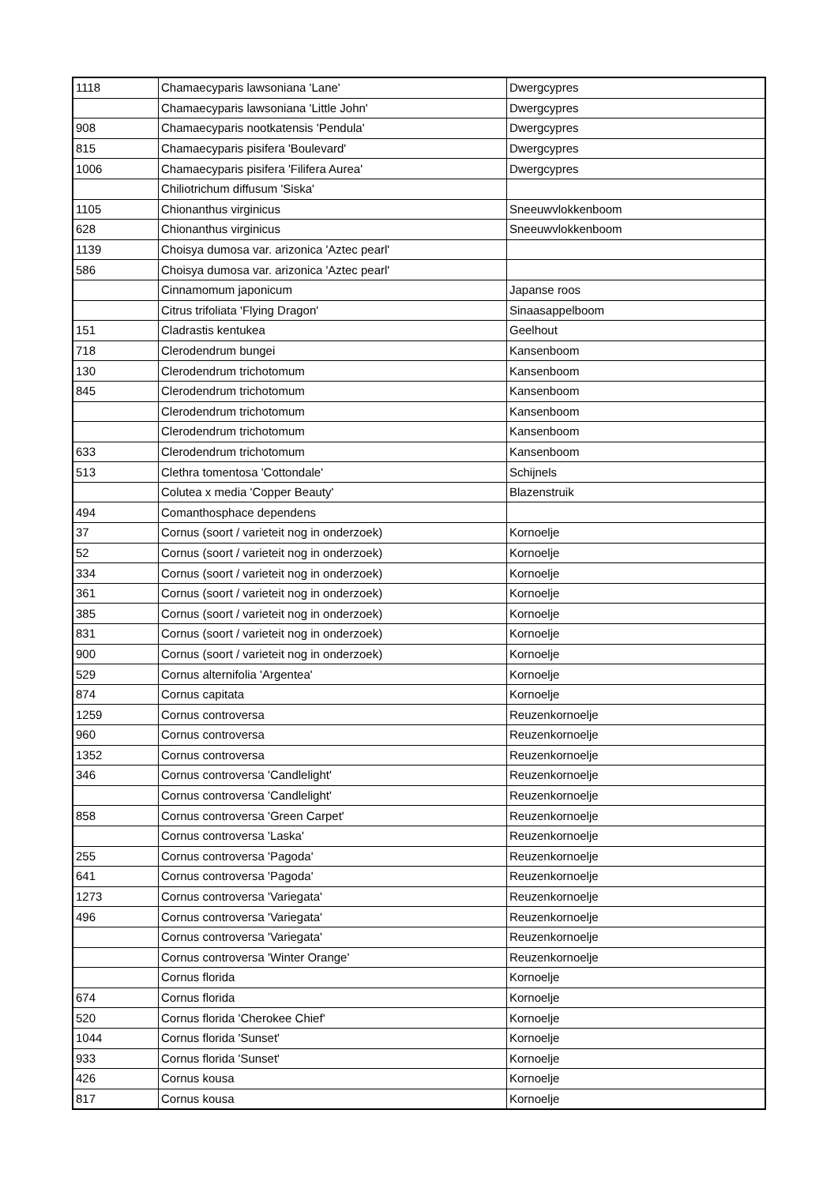| 1118 | Chamaecyparis lawsoniana 'Lane' | Dwergcypres |
| | Chamaecyparis lawsoniana 'Little John' | Dwergcypres |
| 908 | Chamaecyparis nootkatensis 'Pendula' | Dwergcypres |
| 815 | Chamaecyparis pisifera 'Boulevard' | Dwergcypres |
| 1006 | Chamaecyparis pisifera 'Filifera Aurea' | Dwergcypres |
| | Chiliotrichum diffusum 'Siska' | |
| 1105 | Chionanthus virginicus | Sneeuwvlokkenboom |
| 628 | Chionanthus virginicus | Sneeuwvlokkenboom |
| 1139 | Choisya dumosa var. arizonica 'Aztec pearl' | |
| 586 | Choisya dumosa var. arizonica 'Aztec pearl' | |
| | Cinnamomum japonicum | Japanse roos |
| | Citrus trifoliata 'Flying Dragon' | Sinaasappelboom |
| 151 | Cladrastis kentukea | Geelhout |
| 718 | Clerodendrum bungei | Kansenboom |
| 130 | Clerodendrum trichotomum | Kansenboom |
| 845 | Clerodendrum trichotomum | Kansenboom |
| | Clerodendrum trichotomum | Kansenboom |
| | Clerodendrum trichotomum | Kansenboom |
| 633 | Clerodendrum trichotomum | Kansenboom |
| 513 | Clethra tomentosa 'Cottondale' | Schijnels |
| | Colutea x media 'Copper Beauty' | Blazenstruik |
| 494 | Comanthosphace dependens | |
| 37 | Cornus (soort / varieteit nog in onderzoek) | Kornoelje |
| 52 | Cornus (soort / varieteit nog in onderzoek) | Kornoelje |
| 334 | Cornus (soort / varieteit nog in onderzoek) | Kornoelje |
| 361 | Cornus (soort / varieteit nog in onderzoek) | Kornoelje |
| 385 | Cornus (soort / varieteit nog in onderzoek) | Kornoelje |
| 831 | Cornus (soort / varieteit nog in onderzoek) | Kornoelje |
| 900 | Cornus (soort / varieteit nog in onderzoek) | Kornoelje |
| 529 | Cornus alternifolia 'Argentea' | Kornoelje |
| 874 | Cornus capitata | Kornoelje |
| 1259 | Cornus controversa | Reuzenkornoelje |
| 960 | Cornus controversa | Reuzenkornoelje |
| 1352 | Cornus controversa | Reuzenkornoelje |
| 346 | Cornus controversa 'Candlelight' | Reuzenkornoelje |
| | Cornus controversa 'Candlelight' | Reuzenkornoelje |
| 858 | Cornus controversa 'Green Carpet' | Reuzenkornoelje |
| | Cornus controversa 'Laska' | Reuzenkornoelje |
| 255 | Cornus controversa 'Pagoda' | Reuzenkornoelje |
| 641 | Cornus controversa 'Pagoda' | Reuzenkornoelje |
| 1273 | Cornus controversa 'Variegata' | Reuzenkornoelje |
| 496 | Cornus controversa 'Variegata' | Reuzenkornoelje |
| | Cornus controversa 'Variegata' | Reuzenkornoelje |
| | Cornus controversa 'Winter Orange' | Reuzenkornoelje |
| | Cornus florida | Kornoelje |
| 674 | Cornus florida | Kornoelje |
| 520 | Cornus florida 'Cherokee Chief' | Kornoelje |
| 1044 | Cornus florida 'Sunset' | Kornoelje |
| 933 | Cornus florida 'Sunset' | Kornoelje |
| 426 | Cornus kousa | Kornoelje |
| 817 | Cornus kousa | Kornoelje |